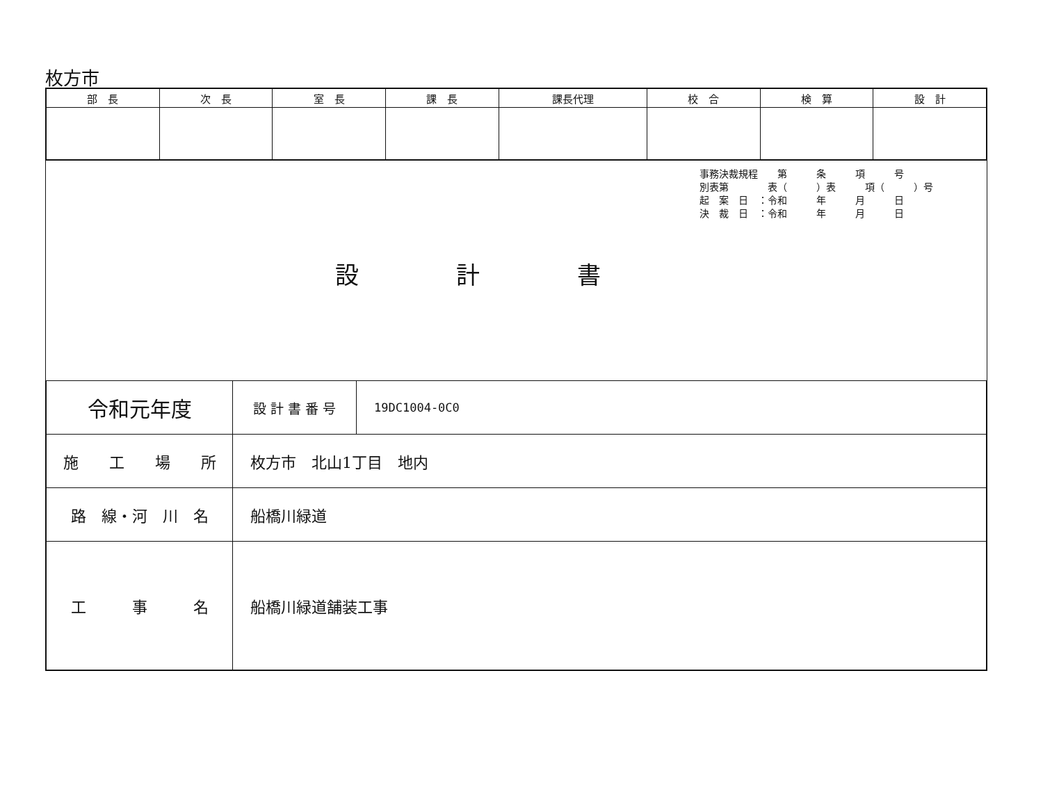枚方市
| 部 長 | 次 長 | 室 長 | 課 長 | 課長代理 | 校 合 | 検 算 | 設 計 |
事務決裁規程　　第　　　条　　　項　　　号 別表第　　　　表（　　　）表　　　項（　　　）号 起　案　日　：令和　　　年　　　月　　　日 決　裁　日　：令和　　　年　　　月　　　日
設計書
| 令和元年度 | / 設 計 書 番 号 / 19DC1004-0C0 / |
| 施 工 場 所 | 枚方市 北山1丁目 地内 |
| 路 線・河 川 名 | 船橋川緑道 |
| 工 事 名 | 船橋川緑道舗装工事 |